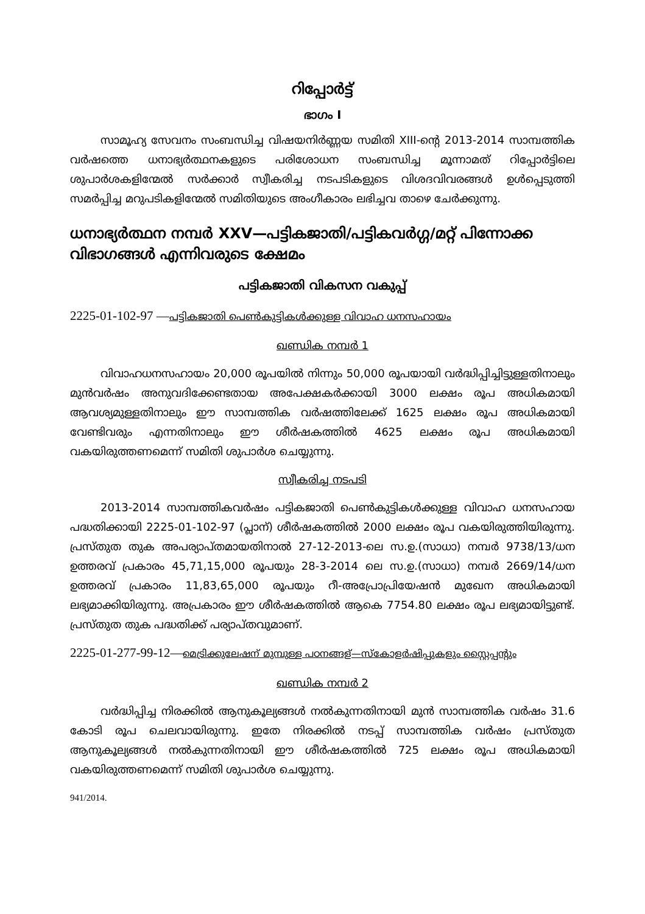റിപ്പോർട്ട്
ഭാഗം I
സാമൂഹ്യ സേവനം സംബന്ധിച്ച വിഷയനിർണ്ണയ സമിതി XIII-ന്റെ 2013-2014 സാമ്പത്തിക വർഷത്തെ ധനാഭ്യർത്ഥനകളുടെ പരിശോധന സംബന്ധിച്ച മൂന്നാമത് റിപ്പോർട്ടിലെ ശുപാർശകളിന്മേൽ സർക്കാർ സ്വീകരിച്ച നടപടികളുടെ വിശദവിവരങ്ങൾ ഉൾപ്പെടുത്തി സമർപ്പിച്ച മറുപടികളിന്മേൽ സമിതിയുടെ അംഗീകാരം ലഭിച്ചവ താഴെ ചേർക്കുന്നു.
ധനാഭ്യർത്ഥന നമ്പർ XXV—പട്ടികജാതി/പട്ടികവർഗ്ഗ/മറ്റ് പിന്നോക്ക വിഭാഗങ്ങൾ എന്നിവരുടെ ക്ഷേമം
പട്ടികജാതി വികസന വകുപ്പ്
2225-01-102-97 —പട്ടികജാതി പെൺകുട്ടികൾക്കുള്ള വിവാഹ ധനസഹായം
ഖണ്ഡിക നമ്പർ 1
വിവാഹധനസഹായം 20,000 രൂപയിൽ നിന്നും 50,000 രൂപയായി വർദ്ധിപ്പിച്ചിട്ടുള്ളതിനാലും മുൻവർഷം അനുവദിക്കേണ്ടതായ അപേക്ഷകർക്കായി 3000 ലക്ഷം രൂപ അധികമായി ആവശ്യമുള്ളതിനാലും ഈ സാമ്പത്തിക വർഷത്തിലേക്ക് 1625 ലക്ഷം രൂപ അധികമായി വേണ്ടിവരും എന്നതിനാലും ഈ ശീർഷകത്തിൽ 4625 ലക്ഷം രൂപ അധികമായി വകയിരുത്തണമെന്ന് സമിതി ശുപാർശ ചെയ്യുന്നു.
സ്വീകരിച്ച നടപടി
2013-2014 സാമ്പത്തികവർഷം പട്ടികജാതി പെൺകുട്ടികൾക്കുള്ള വിവാഹ ധനസഹായ പദ്ധതിക്കായി 2225-01-102-97 (പ്ലാന്) ശീർഷകത്തിൽ 2000 ലക്ഷം രൂപ വകയിരുത്തിയിരുന്നു. പ്രസ്തുത തുക അപര്യാപ്തമായതിനാൽ 27-12-2013-ലെ സ.ഉ.(സാധാ) നമ്പർ 9738/13/ധന ഉത്തരവ് പ്രകാരം 45,71,15,000 രൂപയും 28-3-2014 ലെ സ.ഉ.(സാധാ) നമ്പർ 2669/14/ധന ഉത്തരവ് പ്രകാരം 11,83,65,000 രൂപയും റീ-അപ്രോപ്രിയേഷൻ മുഖേന അധികമായി ലഭ്യമാക്കിയിരുന്നു. അപ്രകാരം ഈ ശീർഷകത്തിൽ ആകെ 7754.80 ലക്ഷം രൂപ ലഭ്യമായിട്ടുണ്ട്. പ്രസ്തുത തുക പദ്ധതിക്ക് പര്യാപ്തവുമാണ്.
2225-01-277-99-12—മെട്രിക്കുലേഷന് മുമ്പുള്ള പഠനങ്ങള്—സ്കോളർഷിപ്പുകളും സ്റ്റൈപ്പന്റും
ഖണ്ഡിക നമ്പർ 2
വർദ്ധിപ്പിച്ച നിരക്കിൽ ആനുകൂല്യങ്ങൾ നൽകുന്നതിനായി മുൻ സാമ്പത്തിക വർഷം 31.6 കോടി രൂപ ചെലവായിരുന്നു. ഇതേ നിരക്കിൽ നടപ്പ് സാമ്പത്തിക വർഷം പ്രസ്തുത ആനുകൂല്യങ്ങൾ നൽകുന്നതിനായി ഈ ശീർഷകത്തിൽ 725 ലക്ഷം രൂപ അധികമായി വകയിരുത്തണമെന്ന് സമിതി ശുപാർശ ചെയ്യുന്നു.
941/2014.